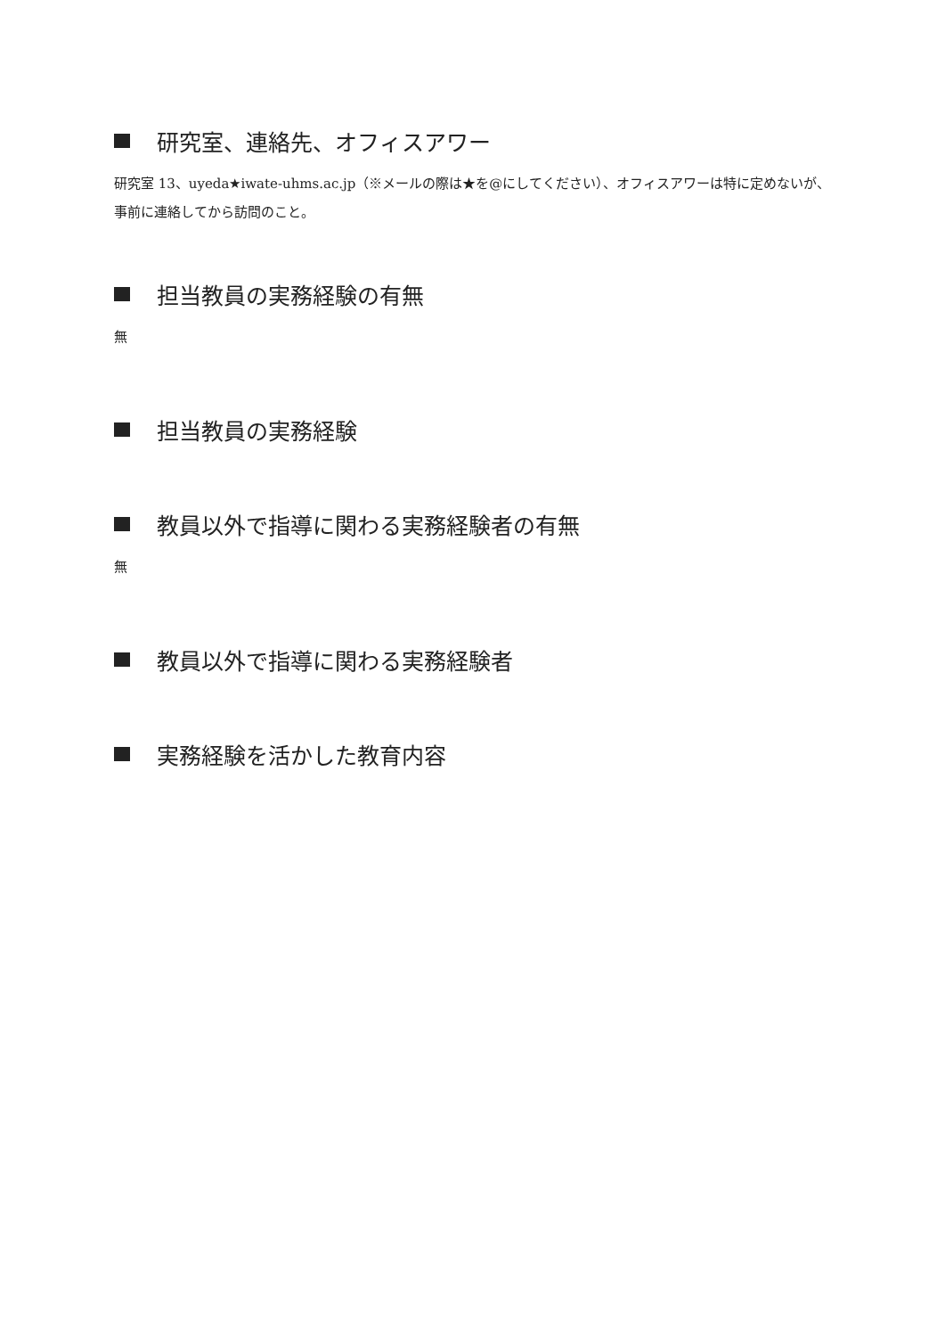研究室、連絡先、オフィスアワー
研究室 13、uyeda★iwate-uhms.ac.jp（※メールの際は★を@にしてください）、オフィスアワーは特に定めないが、事前に連絡してから訪問のこと。
担当教員の実務経験の有無
無
担当教員の実務経験
教員以外で指導に関わる実務経験者の有無
無
教員以外で指導に関わる実務経験者
実務経験を活かした教育内容